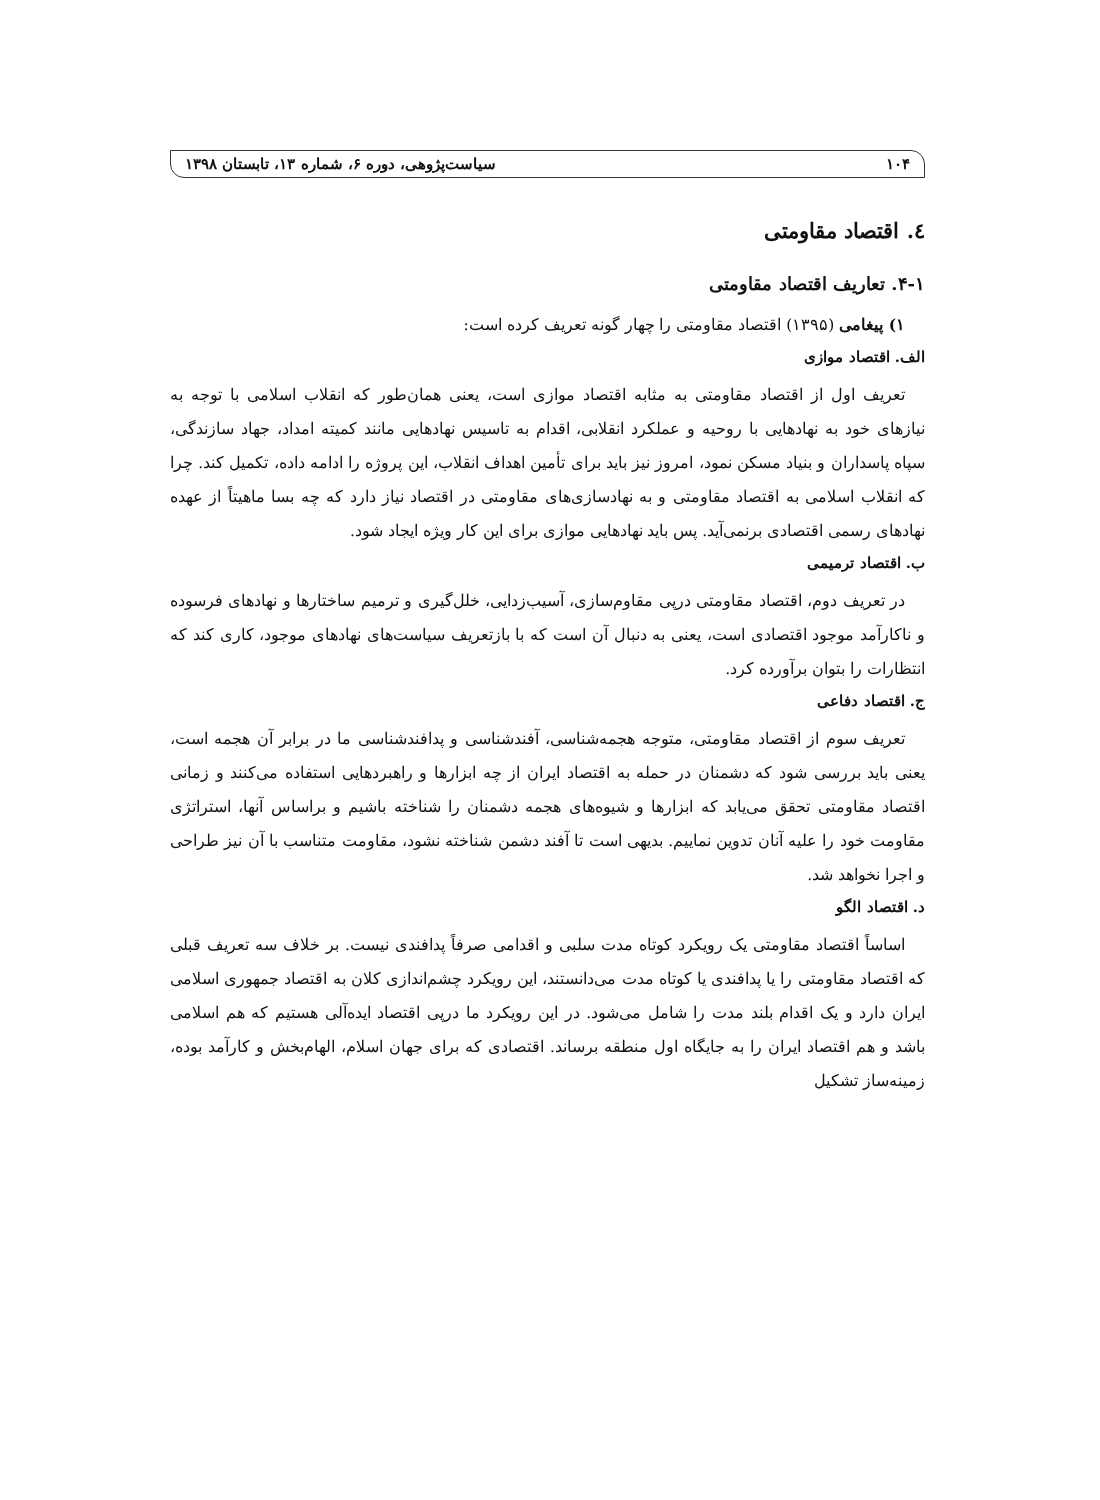۱۰۴ سیاست‌پژوهی، دوره ۶، شماره ۱۳، تابستان ۱۳۹۸
٤. اقتصاد مقاومتی
۴-۱. تعاریف اقتصاد مقاومتی
۱) پیغامی (۱۳۹۵) اقتصاد مقاومتی را چهار گونه تعریف کرده است:
الف. اقتصاد موازی
تعریف اول از اقتصاد مقاومتی به مثابه اقتصاد موازی است، یعنی همان‌طور که انقلاب اسلامی با توجه به نیازهای خود به نهادهایی با روحیه و عملکرد انقلابی، اقدام به تاسیس نهادهایی مانند کمیته امداد، جهاد سازندگی، سپاه پاسداران و بنیاد مسکن نمود، امروز نیز باید برای تأمین اهداف انقلاب، این پروژه را ادامه داده، تکمیل کند. چرا که انقلاب اسلامی به اقتصاد مقاومتی و به نهادسازی‌های مقاومتی در اقتصاد نیاز دارد که چه بسا ماهیتاً از عهده نهادهای رسمی اقتصادی برنمی‌آید. پس باید نهادهایی موازی برای این کار ویژه ایجاد شود.
ب. اقتصاد ترمیمی
در تعریف دوم، اقتصاد مقاومتی درپی مقاوم‌سازی، آسیب‌زدایی، خلل‌گیری و ترمیم ساختارها و نهادهای فرسوده و ناکارآمد موجود اقتصادی است، یعنی به دنبال آن است که با بازتعریف سیاست‌های نهادهای موجود، کاری کند که انتظارات را بتوان برآورده کرد.
ج. اقتصاد دفاعی
تعریف سوم از اقتصاد مقاومتی، متوجه هجمه‌شناسی، آفندشناسی و پدافندشناسی ما در برابر آن هجمه است، یعنی باید بررسی شود که دشمنان در حمله به اقتصاد ایران از چه ابزارها و راهبردهایی استفاده می‌کنند و زمانی اقتصاد مقاومتی تحقق می‌یابد که ابزارها و شیوه‌های هجمه دشمنان را شناخته باشیم و براساس آنها، استراتژی مقاومت خود را علیه آنان تدوین نماییم. بدیهی است تا آفند دشمن شناخته نشود، مقاومت متناسب با آن نیز طراحی و اجرا نخواهد شد.
د. اقتصاد الگو
اساساً اقتصاد مقاومتی یک رویکرد کوتاه مدت سلبی و اقدامی صرفاً پدافندی نیست. بر خلاف سه تعریف قبلی که اقتصاد مقاومتی را یا پدافندی یا کوتاه مدت می‌دانستند، این رویکرد چشم‌اندازی کلان به اقتصاد جمهوری اسلامی ایران دارد و یک اقدام بلند مدت را شامل می‌شود. در این رویکرد ما درپی اقتصاد ایده‌آلی هستیم که هم اسلامی باشد و هم اقتصاد ایران را به جایگاه اول منطقه برساند. اقتصادی که برای جهان اسلام، الهام‌بخش و کارآمد بوده، زمینه‌ساز تشکیل